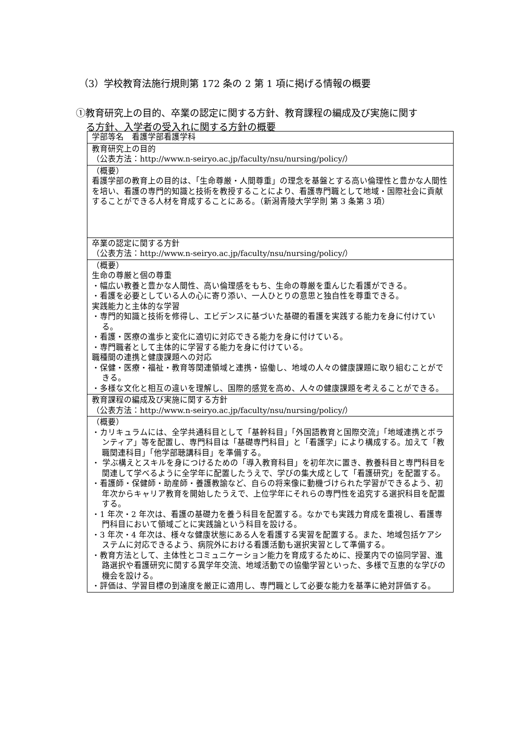（3）学校教育法施行規則第 172 条の 2 第 1 項に掲げる情報の概要
①教育研究上の目的、卒業の認定に関する方針、教育課程の編成及び実施に関す
る方針、入学者の受入れに関する方針の概要
| 学部等名 看護学部看護学科 |
| 教育研究上の目的 （公表方法：http://www.n-seiryo.ac.jp/faculty/nsu/nursing/policy/） |
| （概要） 看護学部の教育上の目的は、「生命尊厳・人間尊重」の理念を基盤とする高い倫理性と豊かな人間性を培い、看護の専門的知識と技術を教授することにより、看護専門職として地域・国際社会に貢献することができる人材を育成することにある。（新潟青陵大学学則 第 3 条第 3 項） |
| 卒業の認定に関する方針 （公表方法：http://www.n-seiryo.ac.jp/faculty/nsu/nursing/policy/） |
| （概要） 生命の尊厳と個の尊重 ・幅広い教養と豊かな人間性、高い倫理感をもち、生命の尊厳を重んじた看護ができる。 ・看護を必要としている人の心に寄り添い、一人ひとりの意思と独自性を尊重できる。 実践能力と主体的な学習 ・専門的知識と技術を修得し、エビデンスに基づいた基礎的看護を実践する能力を身に付けている。 ・看護・医療の進歩と変化に適切に対応できる能力を身に付けている。 ・専門職者として主体的に学習する能力を身に付けている。 職種間の連携と健康課題への対応 ・保健・医療・福祉・教育等関連領域と連携・協働し、地域の人々の健康課題に取り組むことができる。 ・多様な文化と相互の違いを理解し、国際的感覚を高め、人々の健康課題を考えることができる。 |
| 教育課程の編成及び実施に関する方針 （公表方法：http://www.n-seiryo.ac.jp/faculty/nsu/nursing/policy/） |
| （概要） ・カリキュラムには、全学共通科目として「基幹科目」「外国語教育と国際交流」「地域連携とボランティア」等を配置し、専門科目は「基礎専門科目」と「看護学」により構成する。加えて「教職関連科目」「他学部聴講科目」を準備する。 ・ 学ぶ構えとスキルを身につけるための「導入教育科目」を初年次に置き、教養科目と専門科目を関連して学べるように全学年に配置したうえで、学びの集大成として「看護研究」を配置する。 ・看護師・保健師・助産師・養護教諭など、自らの将来像に動機づけられた学習ができるよう、初年次からキャリア教育を開始したうえで、上位学年にそれらの専門性を追究する選択科目を配置する。 ・1 年次・2 年次は、看護の基礎力を養う科目を配置する。なかでも実践力育成を重視し、看護専門科目において領域ごとに実践論という科目を設ける。 ・3 年次・4 年次は、様々な健康状態にある人を看護する実習を配置する。また、地域包括ケアシステムに対応できるよう、病院外における看護活動も選択実習として準備する。 ・教育方法として、主体性とコミュニケーション能力を育成するために、授業内での協同学習、進路選択や看護研究に関する異学年交流、地域活動での協働学習といった、多様で互恵的な学びの機会を設ける。 ・評価は、学習目標の到達度を厳正に適用し、専門職として必要な能力を基準に絶対評価する。 |